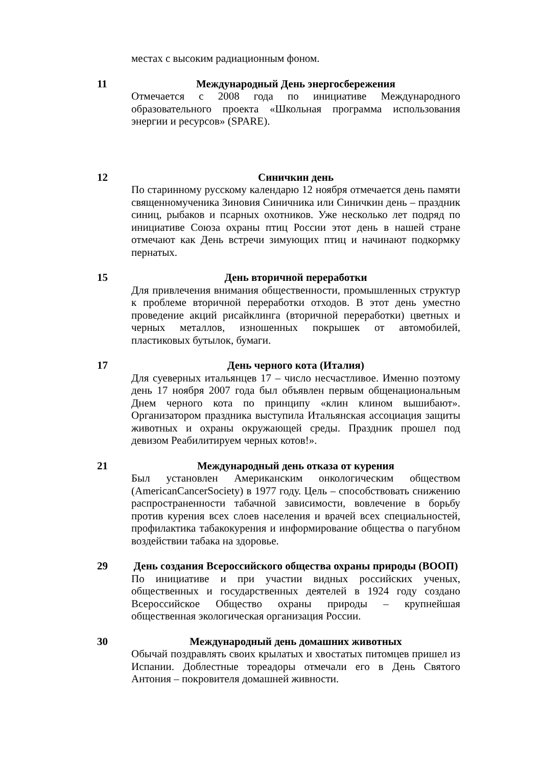местах с высоким радиационным фоном.
11 Международный День энергосбережения
Отмечается с 2008 года по инициативе Международного образовательного проекта «Школьная программа использования энергии и ресурсов» (SPARE).
12 Синичкин день
По старинному русскому календарю 12 ноября отмечается день памяти священномученика Зиновия Синичника или Синичкин день – праздник синиц, рыбаков и псарных охотников. Уже несколько лет подряд по инициативе Союза охраны птиц России этот день в нашей стране отмечают как День встречи зимующих птиц и начинают подкормку пернатых.
15 День вторичной переработки
Для привлечения внимания общественности, промышленных структур к проблеме вторичной переработки отходов. В этот день уместно проведение акций рисайклинга (вторичной переработки) цветных и черных металлов, изношенных покрышек от автомобилей, пластиковых бутылок, бумаги.
17 День черного кота (Италия)
Для суеверных итальянцев 17 – число несчастливое. Именно поэтому день 17 ноября 2007 года был объявлен первым общенациональным Днем черного кота по принципу «клин клином вышибают». Организатором праздника выступила Итальянская ассоциация защиты животных и охраны окружающей среды. Праздник прошел под девизом Реабилитируем черных котов!».
21 Международный день отказа от курения
Был установлен Американским онкологическим обществом (AmericanCancerSociety) в 1977 году. Цель – способствовать снижению распространенности табачной зависимости, вовлечение в борьбу против курения всех слоев населения и врачей всех специальностей, профилактика табакокурения и информирование общества о пагубном воздействии табака на здоровье.
29 День создания Всероссийского общества охраны природы (ВООП)
По инициативе и при участии видных российских ученых, общественных и государственных деятелей в 1924 году создано Всероссийское Общество охраны природы – крупнейшая общественная экологическая организация России.
30 Международный день домашних животных
Обычай поздравлять своих крылатых и хвостатых питомцев пришел из Испании. Доблестные тореадоры отмечали его в День Святого Антония – покровителя домашней живности.